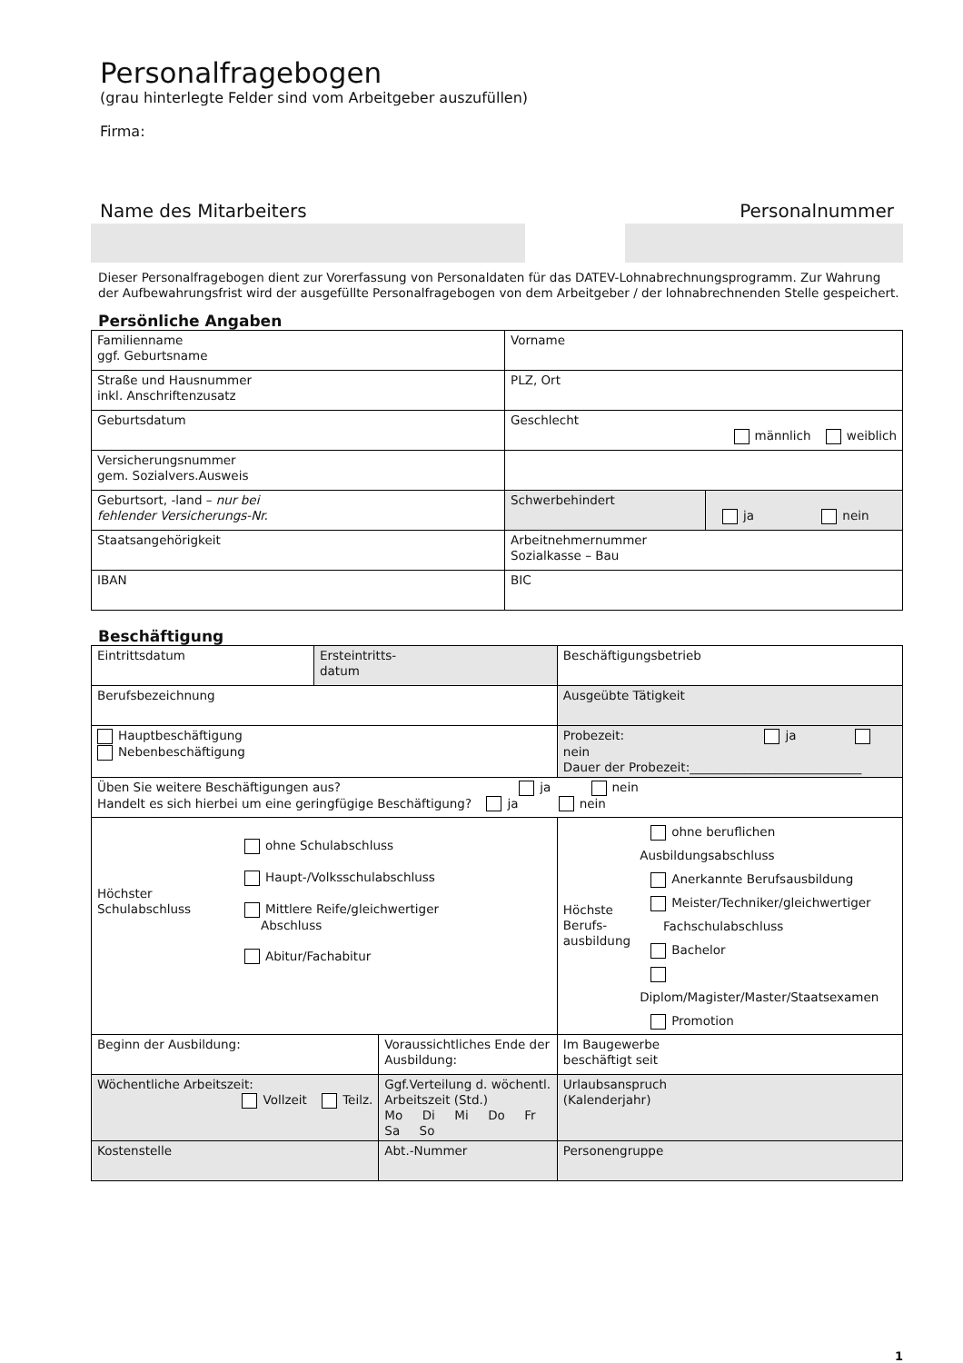Personalfragebogen
(grau hinterlegte Felder sind vom Arbeitgeber auszufüllen)
Firma:
Name des Mitarbeiters Personalnummer
Dieser Personalfragebogen dient zur Vorerfassung von Personaldaten für das DATEV-Lohnabrechnungsprogramm. Zur Wahrung der Aufbewahrungsfrist wird der ausgefüllte Personalfragebogen von dem Arbeitgeber / der lohnabrechnenden Stelle gespeichert.
Persönliche Angaben
| Familienname ggf. Geburtsname | Vorname | |
| Straße und Hausnummer inkl. Anschriftenzusatz | PLZ, Ort | |
| Geburtsdatum | Geschlecht männlich weiblich | |
| Versicherungsnummer gem. Sozialvers.Ausweis | | |
| Geburtsort, -land – nur bei fehlender Versicherungs-Nr. | Schwerbehindert | ja nein |
| Staatsangehörigkeit | Arbeitnehmernummer Sozialkasse – Bau | |
| IBAN | BIC | |
Beschäftigung
| Eintrittsdatum | Ersteintritts- datum | | Beschäftigungsbetrieb | |
| Berufsbezeichnung | | | Ausgeübte Tätigkeit | |
| Hauptbeschäftigung Nebenbeschäftigung | | | Probezeit: ja nein Dauer der Probezeit:____________________________ | |
| Üben Sie weitere Beschäftigungen aus? ja nein Handelt es sich hierbei um eine geringfügige Beschäftigung? ja nein | | | | |
| Höchster Schulabschluss ohne Schulabschluss Haupt-/Volksschulabschluss Mittlere Reife/gleichwertiger Abschluss Abitur/Fachabitur | | | Höchste Berufs- ausbildung ohne beruflichen Ausbildungsabschluss Anerkannte Berufsausbildung Meister/Techniker/gleichwertiger Fachschulabschluss Bachelor Diplom/Magister/Master/Staatsexamen Promotion | |
| Beginn der Ausbildung: | | Voraussichtliches Ende der Ausbildung: | | Im Baugewerbe beschäftigt seit |
| Wöchentliche Arbeitszeit: Vollzeit Teilz. | | Ggf.Verteilung d. wöchentl. Arbeitszeit (Std.) Mo Di Mi Do Fr Sa So | | Urlaubsanspruch (Kalenderjahr) |
| Kostenstelle | | Abt.-Nummer | | Personengruppe |
1